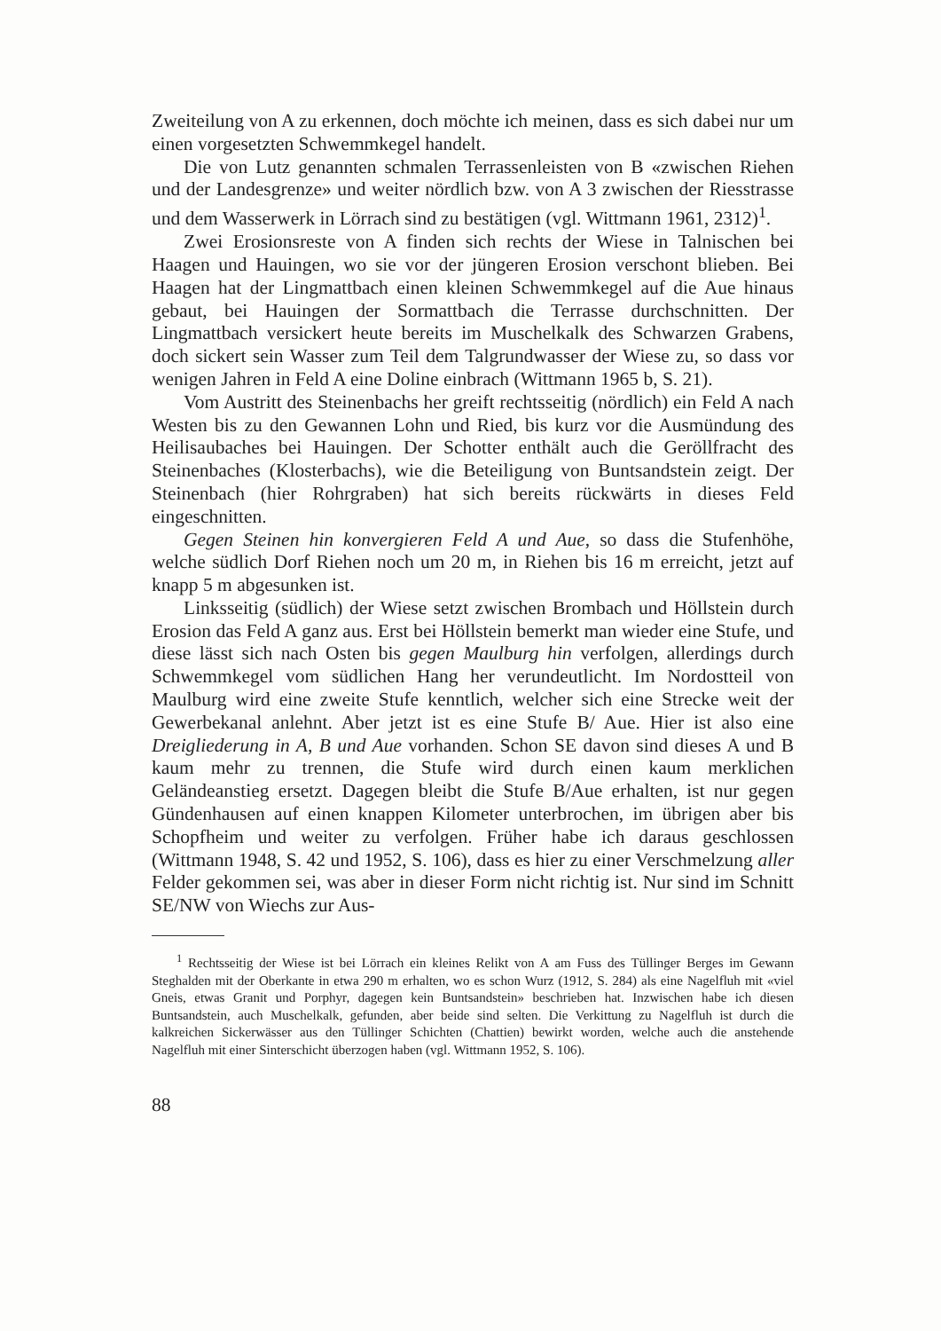Zweiteilung von A zu erkennen, doch möchte ich meinen, dass es sich dabei nur um einen vorgesetzten Schwemmkegel handelt.
Die von Lutz genannten schmalen Terrassenleisten von B «zwischen Riehen und der Landesgrenze» und weiter nördlich bzw. von A 3 zwischen der Riesstrasse und dem Wasserwerk in Lörrach sind zu bestätigen (vgl. Wittmann 1961, 2312)<sup>1</sup>.
Zwei Erosionsreste von A finden sich rechts der Wiese in Talnischen bei Haagen und Hauingen, wo sie vor der jüngeren Erosion verschont blieben. Bei Haagen hat der Lingmattbach einen kleinen Schwemmkegel auf die Aue hinaus gebaut, bei Hauingen der Sormattbach die Terrasse durchschnitten. Der Lingmattbach versickert heute bereits im Muschelkalk des Schwarzen Grabens, doch sickert sein Wasser zum Teil dem Talgrundwasser der Wiese zu, so dass vor wenigen Jahren in Feld A eine Doline einbrach (Wittmann 1965 b, S. 21).
Vom Austritt des Steinenbachs her greift rechtsseitig (nördlich) ein Feld A nach Westen bis zu den Gewannen Lohn und Ried, bis kurz vor die Ausmündung des Heilisaubaches bei Hauingen. Der Schotter enthält auch die Geröllfracht des Steinenbaches (Klosterbachs), wie die Beteiligung von Buntsandstein zeigt. Der Steinenbach (hier Rohrgraben) hat sich bereits rückwärts in dieses Feld eingeschnitten.
Gegen Steinen hin konvergieren Feld A und Aue, so dass die Stufenhöhe, welche südlich Dorf Riehen noch um 20 m, in Riehen bis 16 m erreicht, jetzt auf knapp 5 m abgesunken ist.
Linksseitig (südlich) der Wiese setzt zwischen Brombach und Höllstein durch Erosion das Feld A ganz aus. Erst bei Höllstein bemerkt man wieder eine Stufe, und diese lässt sich nach Osten bis gegen Maulburg hin verfolgen, allerdings durch Schwemmkegel vom südlichen Hang her verundeutlicht. Im Nordostteil von Maulburg wird eine zweite Stufe kenntlich, welcher sich eine Strecke weit der Gewerbekanal anlehnt. Aber jetzt ist es eine Stufe B/ Aue. Hier ist also eine Dreigliederung in A, B und Aue vorhanden. Schon SE davon sind dieses A und B kaum mehr zu trennen, die Stufe wird durch einen kaum merklichen Geländeanstieg ersetzt. Dagegen bleibt die Stufe B/Aue erhalten, ist nur gegen Gündenhausen auf einen knappen Kilometer unterbrochen, im übrigen aber bis Schopfheim und weiter zu verfolgen. Früher habe ich daraus geschlossen (Wittmann 1948, S. 42 und 1952, S. 106), dass es hier zu einer Verschmelzung aller Felder gekommen sei, was aber in dieser Form nicht richtig ist. Nur sind im Schnitt SE/NW von Wiechs zur Aus-
<sup>1</sup> Rechtsseitig der Wiese ist bei Lörrach ein kleines Relikt von A am Fuss des Tüllinger Berges im Gewann Steghalden mit der Oberkante in etwa 290 m erhalten, wo es schon Wurz (1912, S. 284) als eine Nagelfluh mit «viel Gneis, etwas Granit und Porphyr, dagegen kein Buntsandstein» beschrieben hat. Inzwischen habe ich diesen Buntsandstein, auch Muschelkalk, gefunden, aber beide sind selten. Die Verkittung zu Nagelfluh ist durch die kalkreichen Sickerwässer aus den Tüllinger Schichten (Chattien) bewirkt worden, welche auch die anstehende Nagelfluh mit einer Sinterschicht überzogen haben (vgl. Wittmann 1952, S. 106).
88